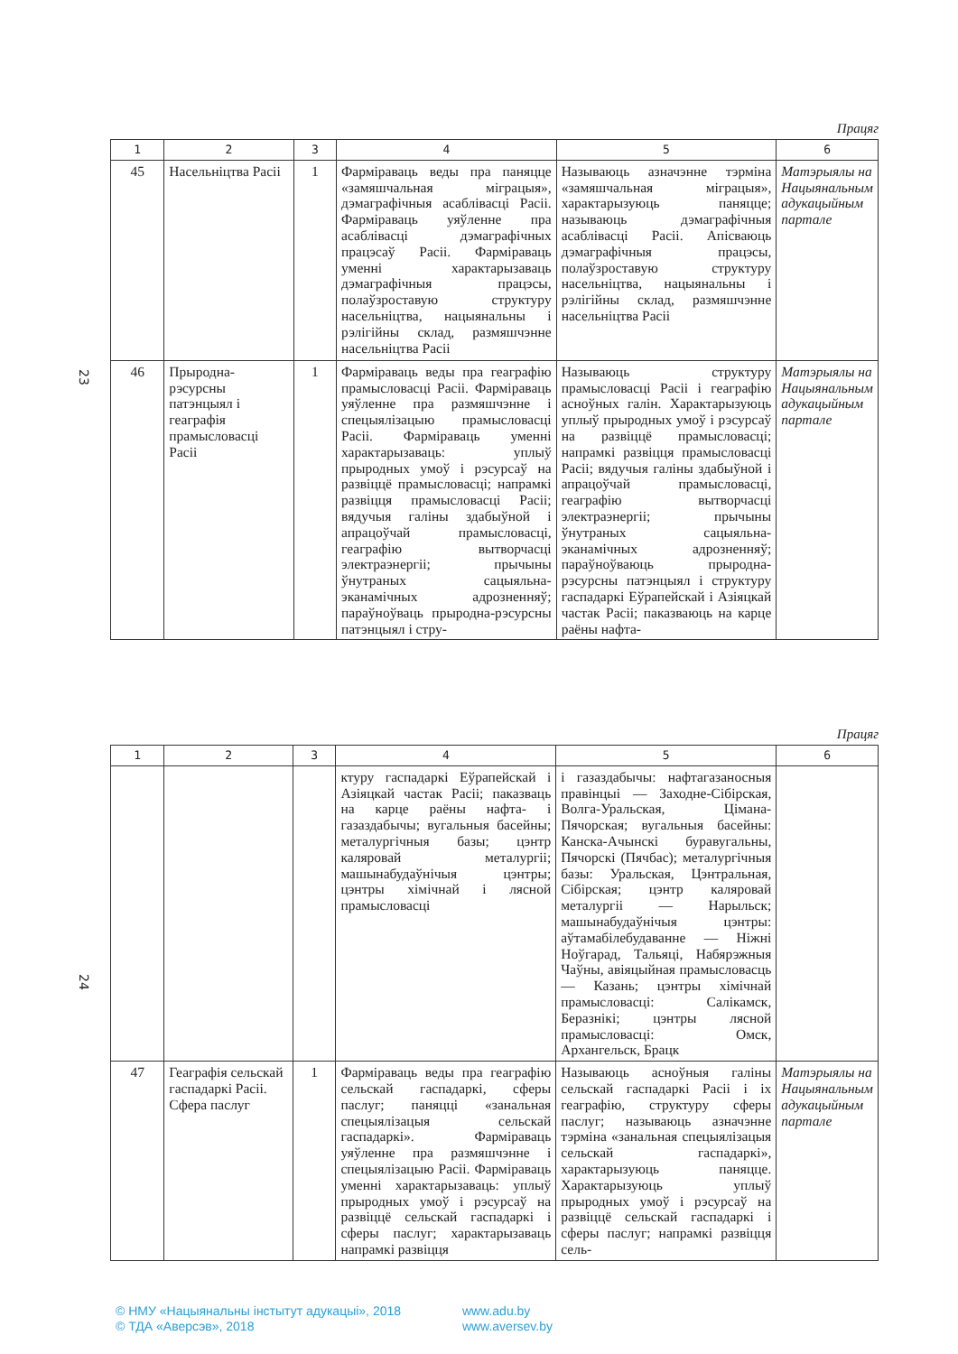Працяг
| 1 | 2 | 3 | 4 | 5 | 6 |
| --- | --- | --- | --- | --- | --- |
| 45 | Насельніцтва Расіі | 1 | Фарміраваць веды пра паняцце «замяшчальная міграцыя», дэмаграфічныя асаблівасці Расіі. Фарміраваць уяўленне пра асаблівасці дэмаграфічных працэсаў Расіі. Фарміраваць уменні характарызаваць дэмаграфічныя працэсы, полаўзроставую структуру насельніцтва, нацыянальны і рэлігійны склад, размяшчэнне насельніцтва Расіі | Называюць азначэнне тэрміна «замяшчальная міграцыя», характарызуюць паняцце; называюць дэмаграфічныя асаблівасці Расіі. Апісваюць дэмаграфічныя працэсы, полаўзроставую структуру насельніцтва, нацыянальны і рэлігійны склад, размяшчэнне насельніцтва Расіі | Матэрыялы на Нацыянальным адукацыйным партале |
| 46 | Прыродна-рэсурсны патэнцыял і геаграфія прамысловасці Расіі | 1 | Фарміраваць веды пра геаграфію прамысловасці Расіі. Фарміраваць уяўленне пра размяшчэнне і спецыялізацыю прамысловасці Расіі. Фарміраваць уменні характарызаваць: уплыў прыродных умоў і рэсурсаў на развіццё прамысловасці; напрамкі развіцця прамысловасці Расіі; вядучыя галіны здабыўной і апрацоўчай прамысловасці, геаграфію вытворчасці электраэнергіі; прычыны ўнутраных сацыяльна-эканамічных адрозненняў; параўноўваць прыродна-рэсурсны патэнцыял і стру- | Называюць структуру прамысловасці Расіі і геаграфію асноўных галін. Характарызуюць уплыў прыродных умоў і рэсурсаў на развіццё прамысловасці; напрамкі развіцця прамысловасці Расіі; вядучыя галіны здабыўной і апрацоўчай прамысловасці, геаграфію вытворчасці электраэнергіі; прычыны ўнутраных сацыяльна-эканамічных адрозненняў; параўноўваюць прыродна-рэсурсны патэнцыял і структуру гаспадаркі Еўрапейскай і Азіяцкай частак Расіі; паказваюць на карце раёны нафта- | Матэрыялы на Нацыянальным адукацыйным партале |
23
Працяг
| 1 | 2 | 3 | 4 | 5 | 6 |
| --- | --- | --- | --- | --- | --- |
| | | | ктуру гаспадаркі Еўрапейскай і Азіяцкай частак Расіі; паказваць на карце раёны нафта- і газаздабычы; вугальныя басейны; металургічныя базы; цэнтр каляровай металургіі; машынабудаўнічыя цэнтры; цэнтры хімічнай і лясной прамысловасці | і газаздабычы: нафтагазаносныя правінцыі — Заходне-Сібірская, Волга-Уральская, Цімана-Пячорская; вугальныя басейны: Канска-Ачынскі буравугальны, Пячорскі (Пячбас); металургічныя базы: Уральская, Цэнтральная, Сібірская; цэнтр каляровай металургіі — Нарыльск; машынабудаўнічыя цэнтры: аўтамабілебудаванне — Ніжні Ноўгарад, Тальяці, Набярэжныя Чаўны, авіяцыйная прамысловасць — Казань; цэнтры хімічнай прамысловасці: Салікамск, Беразнікі; цэнтры лясной прамысловасці: Омск, Архангельск, Брацк | |
| 47 | Геаграфія сельскай гаспадаркі Расіі. Сфера паслуг | 1 | Фарміраваць веды пра геаграфію сельскай гаспадаркі, сферы паслуг; паняцці «занальная спецыялізацыя сельскай гаспадаркі». Фарміраваць уяўленне пра размяшчэнне і спецыялізацыю Расіі. Фарміраваць уменні характарызаваць: уплыў прыродных умоў і рэсурсаў на развіццё сельскай гаспадаркі і сферы паслуг; характарызаваць напрамкі развіцця | Называюць асноўныя галіны сельскай гаспадаркі Расіі і іх геаграфію, структуру сферы паслуг; называюць азначэнне тэрміна «занальная спецыялізацыя сельскай гаспадаркі», характарызуюць паняцце. Характарызуюць уплыў прыродных умоў і рэсурсаў на развіццё сельскай гаспадаркі і сферы паслуг; напрамкі развіцця сель- | Матэрыялы на Нацыянальным адукацыйным партале |
24
© НМУ «Нацыянальны інстытут адукацыі», 2018 www.adu.by
© ТДА «Аверсэв», 2018 www.aversev.by